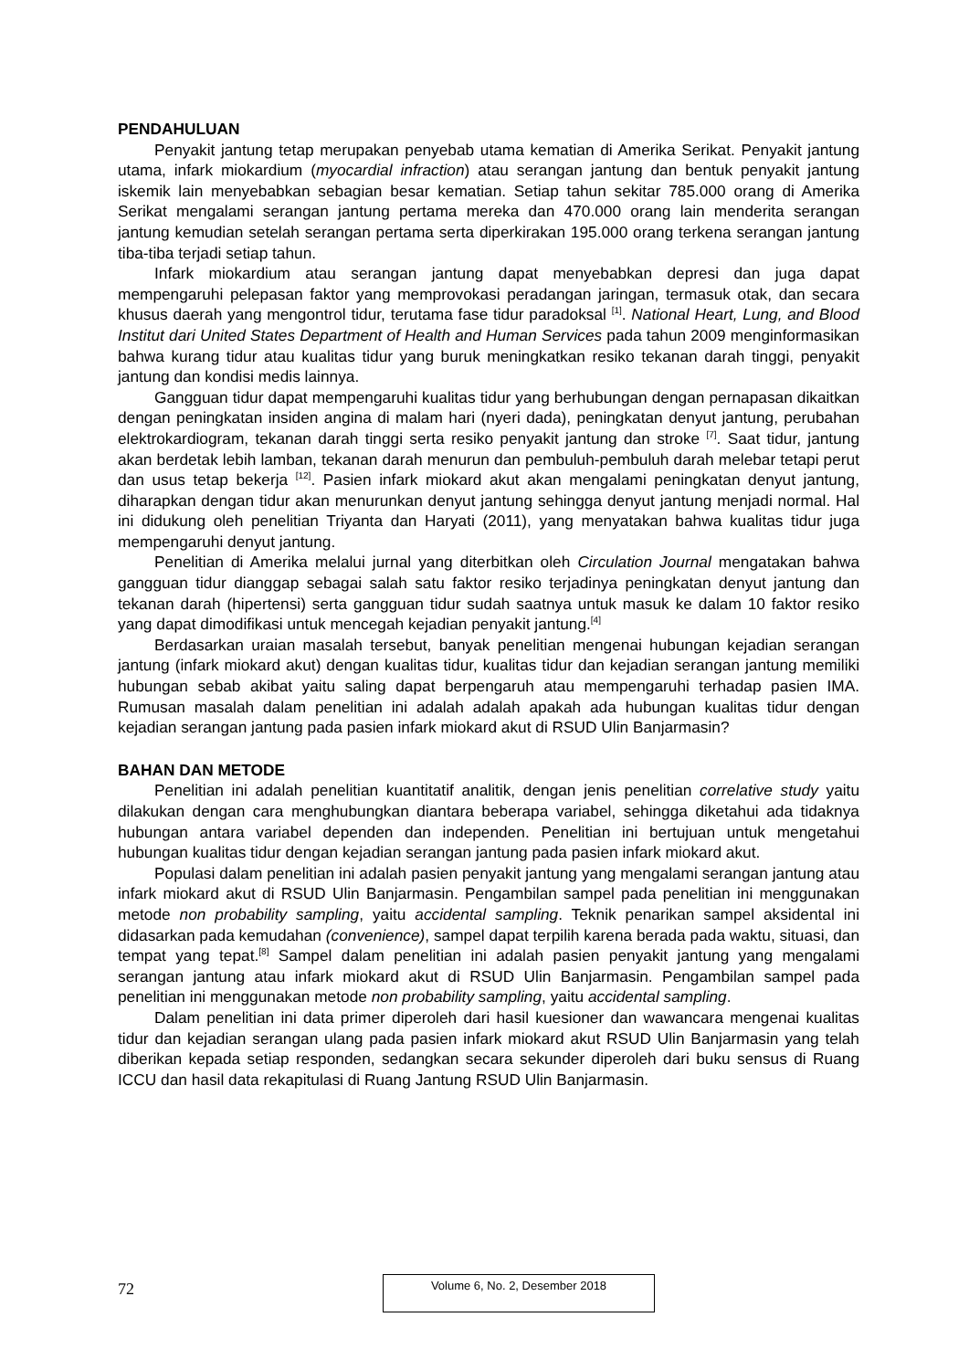PENDAHULUAN
Penyakit jantung tetap merupakan penyebab utama kematian di Amerika Serikat. Penyakit jantung utama, infark miokardium (myocardial infraction) atau serangan jantung dan bentuk penyakit jantung iskemik lain menyebabkan sebagian besar kematian. Setiap tahun sekitar 785.000 orang di Amerika Serikat mengalami serangan jantung pertama mereka dan 470.000 orang lain menderita serangan jantung kemudian setelah serangan pertama serta diperkirakan 195.000 orang terkena serangan jantung tiba-tiba terjadi setiap tahun.
Infark miokardium atau serangan jantung dapat menyebabkan depresi dan juga dapat mempengaruhi pelepasan faktor yang memprovokasi peradangan jaringan, termasuk otak, dan secara khusus daerah yang mengontrol tidur, terutama fase tidur paradoksal <sup>[1]</sup>. National Heart, Lung, and Blood Institut dari United States Department of Health and Human Services pada tahun 2009 menginformasikan bahwa kurang tidur atau kualitas tidur yang buruk meningkatkan resiko tekanan darah tinggi, penyakit jantung dan kondisi medis lainnya.
Gangguan tidur dapat mempengaruhi kualitas tidur yang berhubungan dengan pernapasan dikaitkan dengan peningkatan insiden angina di malam hari (nyeri dada), peningkatan denyut jantung, perubahan elektrokardiogram, tekanan darah tinggi serta resiko penyakit jantung dan stroke <sup>[7]</sup>. Saat tidur, jantung akan berdetak lebih lamban, tekanan darah menurun dan pembuluh-pembuluh darah melebar tetapi perut dan usus tetap bekerja <sup>[12]</sup>. Pasien infark miokard akut akan mengalami peningkatan denyut jantung, diharapkan dengan tidur akan menurunkan denyut jantung sehingga denyut jantung menjadi normal. Hal ini didukung oleh penelitian Triyanta dan Haryati (2011), yang menyatakan bahwa kualitas tidur juga mempengaruhi denyut jantung.
Penelitian di Amerika melalui jurnal yang diterbitkan oleh Circulation Journal mengatakan bahwa gangguan tidur dianggap sebagai salah satu faktor resiko terjadinya peningkatan denyut jantung dan tekanan darah (hipertensi) serta gangguan tidur sudah saatnya untuk masuk ke dalam 10 faktor resiko yang dapat dimodifikasi untuk mencegah kejadian penyakit jantung.<sup>[4]</sup>
Berdasarkan uraian masalah tersebut, banyak penelitian mengenai hubungan kejadian serangan jantung (infark miokard akut) dengan kualitas tidur, kualitas tidur dan kejadian serangan jantung memiliki hubungan sebab akibat yaitu saling dapat berpengaruh atau mempengaruhi terhadap pasien IMA. Rumusan masalah dalam penelitian ini adalah adalah apakah ada hubungan kualitas tidur dengan kejadian serangan jantung pada pasien infark miokard akut di RSUD Ulin Banjarmasin?
BAHAN DAN METODE
Penelitian ini adalah penelitian kuantitatif analitik, dengan jenis penelitian correlative study yaitu dilakukan dengan cara menghubungkan diantara beberapa variabel, sehingga diketahui ada tidaknya hubungan antara variabel dependen dan independen. Penelitian ini bertujuan untuk mengetahui hubungan kualitas tidur dengan kejadian serangan jantung pada pasien infark miokard akut.
Populasi dalam penelitian ini adalah pasien penyakit jantung yang mengalami serangan jantung atau infark miokard akut di RSUD Ulin Banjarmasin. Pengambilan sampel pada penelitian ini menggunakan metode non probability sampling, yaitu accidental sampling. Teknik penarikan sampel aksidental ini didasarkan pada kemudahan (convenience), sampel dapat terpilih karena berada pada waktu, situasi, dan tempat yang tepat.<sup>[8]</sup> Sampel dalam penelitian ini adalah pasien penyakit jantung yang mengalami serangan jantung atau infark miokard akut di RSUD Ulin Banjarmasin. Pengambilan sampel pada penelitian ini menggunakan metode non probability sampling, yaitu accidental sampling.
Dalam penelitian ini data primer diperoleh dari hasil kuesioner dan wawancara mengenai kualitas tidur dan kejadian serangan ulang pada pasien infark miokard akut RSUD Ulin Banjarmasin yang telah diberikan kepada setiap responden, sedangkan secara sekunder diperoleh dari buku sensus di Ruang ICCU dan hasil data rekapitulasi di Ruang Jantung RSUD Ulin Banjarmasin.
72
Volume 6, No. 2, Desember 2018